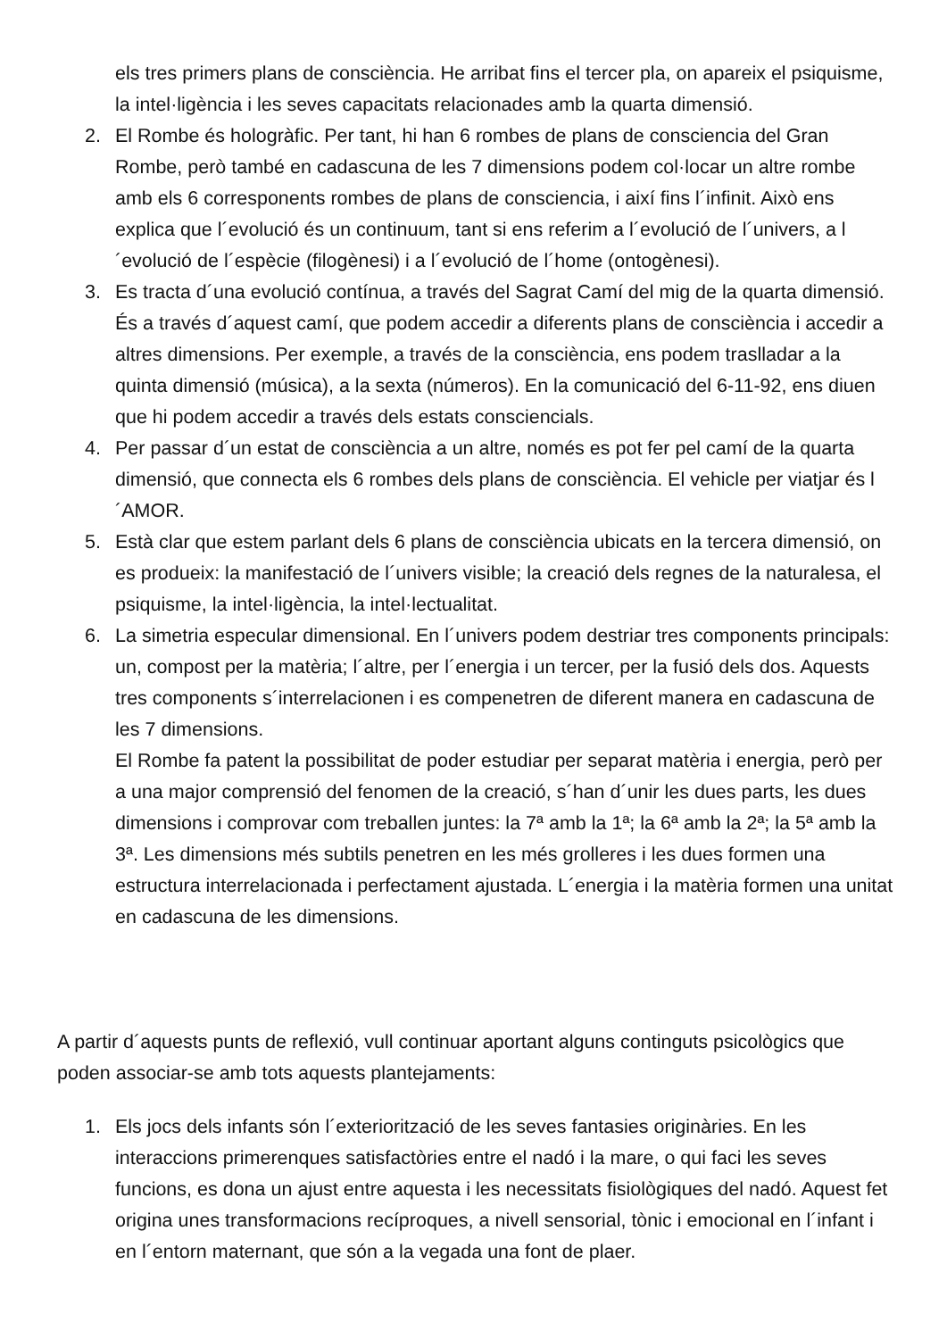els tres primers plans de consciència. He arribat fins el tercer pla, on apareix el psiquisme, la intel·ligència i les seves capacitats relacionades amb la quarta dimensió.
2. El Rombe és hologràfic. Per tant, hi han 6 rombes de plans de consciencia del Gran Rombe, però també en cadascuna de les 7 dimensions podem col·locar un altre rombe amb els 6 corresponents rombes de plans de consciencia, i així fins l´infinit. Això ens explica que l´evolució és un continuum, tant si ens referim a l´evolució de l´univers, a l´evolució de l´espècie (filogènesi) i a l´evolució de l´home (ontogènesi).
3. Es tracta d´una evolució contínua, a través del Sagrat Camí del mig de la quarta dimensió. És a través d´aquest camí, que podem accedir a diferents plans de consciència i accedir a altres dimensions. Per exemple, a través de la consciència, ens podem traslladar a la quinta dimensió (música), a la sexta (números). En la comunicació del 6-11-92, ens diuen que hi podem accedir a través dels estats consciencials.
4. Per passar d´un estat de consciència a un altre, només es pot fer pel camí de la quarta dimensió, que connecta els 6 rombes dels plans de consciència. El vehicle per viatjar és l´AMOR.
5. Està clar que estem parlant dels 6 plans de consciència ubicats en la tercera dimensió, on es produeix: la manifestació de l´univers visible; la creació dels regnes de la naturalesa, el psiquisme, la intel·ligència, la intel·lectualitat.
6. La simetria especular dimensional. En l´univers podem destriar tres components principals: un, compost per la matèria; l´altre, per l´energia i un tercer, per la fusió dels dos. Aquests tres components s´interrelacionen i es compenetren de diferent manera en cadascuna de les 7 dimensions.
El Rombe fa patent la possibilitat de poder estudiar per separat matèria i energia, però per a una major comprensió del fenomen de la creació, s´han d´unir les dues parts, les dues dimensions i comprovar com treballen juntes: la 7ª amb la 1ª; la 6ª amb la 2ª; la 5ª amb la 3ª. Les dimensions més subtils penetren en les més grolleres i les dues formen una estructura interrelacionada i perfectament ajustada. L´energia i la matèria formen una unitat en cadascuna de les dimensions.
A partir d´aquests punts de reflexió, vull continuar aportant alguns continguts psicològics que poden associar-se amb tots aquests plantejaments:
1. Els jocs dels infants són l´exteriorització de les seves fantasies originàries. En les interaccions primerenques satisfactòries entre el nadó i la mare, o qui faci les seves funcions, es dona un ajust entre aquesta i les necessitats fisiològiques del nadó. Aquest fet origina unes transformacions recíproques, a nivell sensorial, tònic i emocional en l´infant i en l´entorn maternant, que són a la vegada una font de plaer.